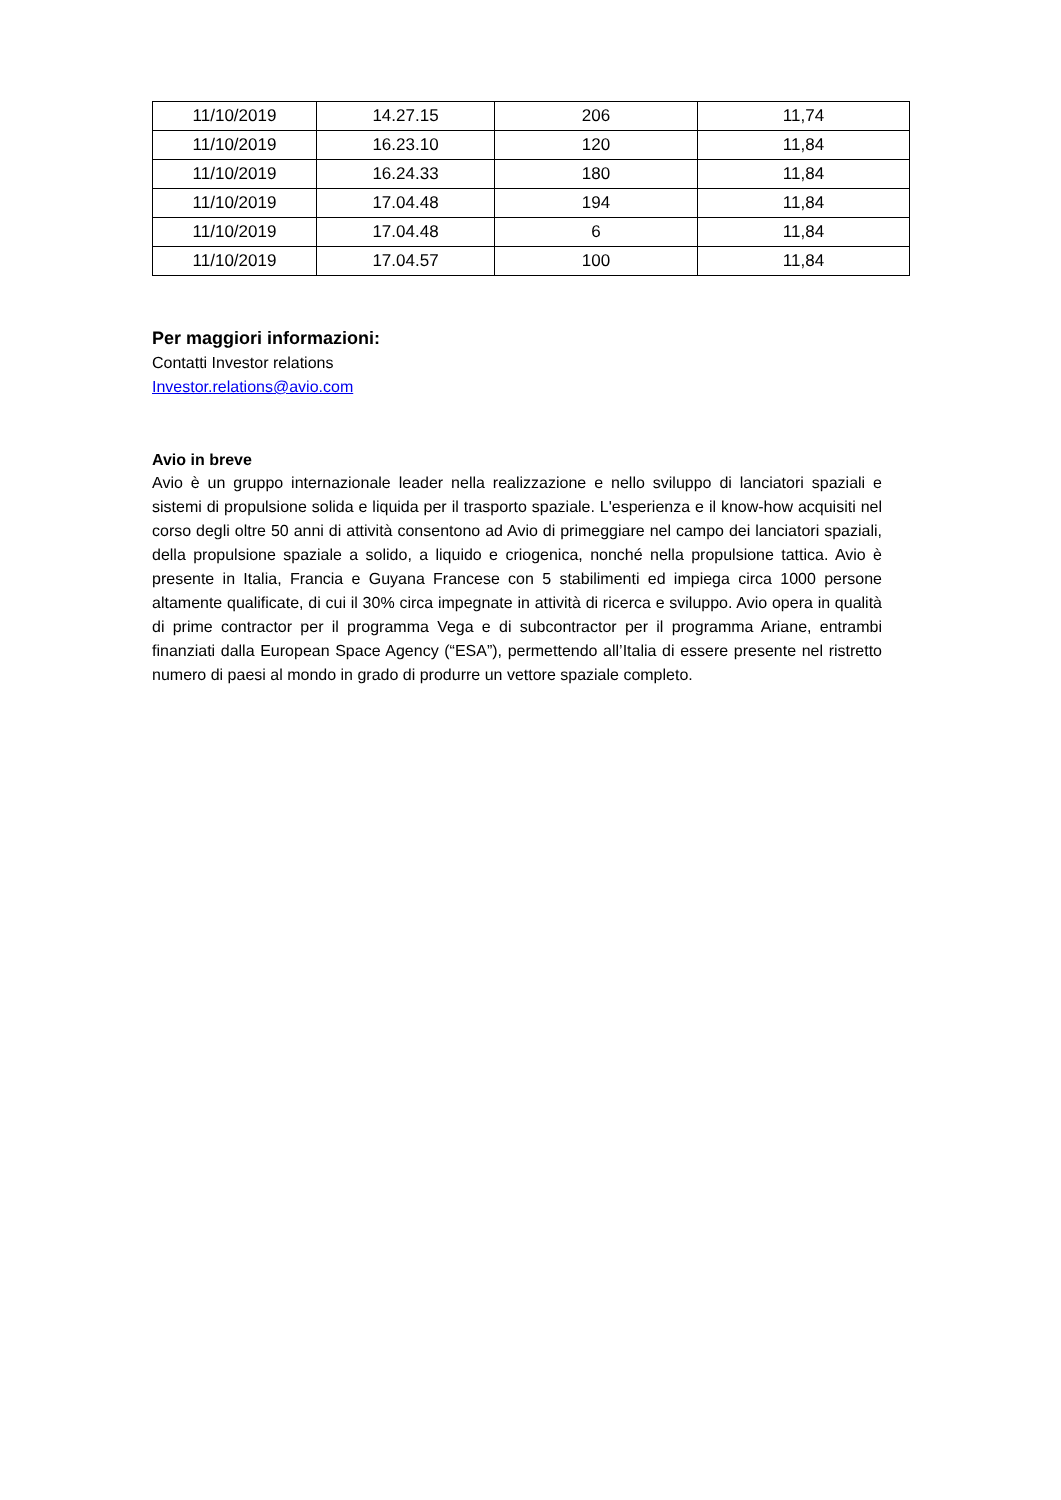| 11/10/2019 | 14.27.15 | 206 | 11,74 |
| 11/10/2019 | 16.23.10 | 120 | 11,84 |
| 11/10/2019 | 16.24.33 | 180 | 11,84 |
| 11/10/2019 | 17.04.48 | 194 | 11,84 |
| 11/10/2019 | 17.04.48 | 6 | 11,84 |
| 11/10/2019 | 17.04.57 | 100 | 11,84 |
Per maggiori informazioni:
Contatti Investor relations
Investor.relations@avio.com
Avio in breve
Avio è un gruppo internazionale leader nella realizzazione e nello sviluppo di lanciatori spaziali e sistemi di propulsione solida e liquida per il trasporto spaziale. L'esperienza e il know-how acquisiti nel corso degli oltre 50 anni di attività consentono ad Avio di primeggiare nel campo dei lanciatori spaziali, della propulsione spaziale a solido, a liquido e criogenica, nonché nella propulsione tattica. Avio è presente in Italia, Francia e Guyana Francese con 5 stabilimenti ed impiega circa 1000 persone altamente qualificate, di cui il 30% circa impegnate in attività di ricerca e sviluppo. Avio opera in qualità di prime contractor per il programma Vega e di subcontractor per il programma Ariane, entrambi finanziati dalla European Space Agency (“ESA”), permettendo all’Italia di essere presente nel ristretto numero di paesi al mondo in grado di produrre un vettore spaziale completo.